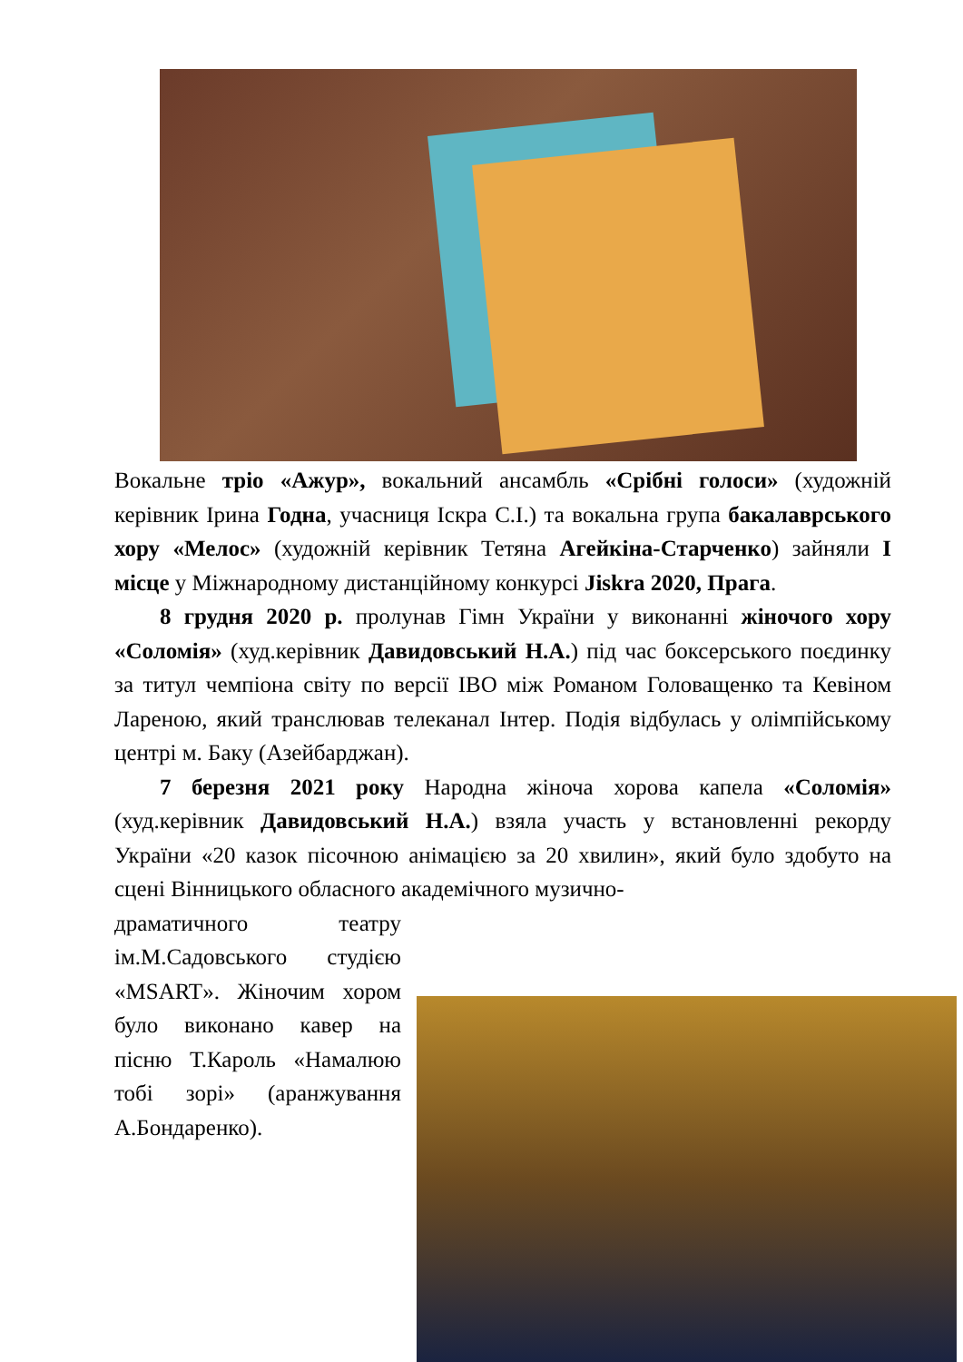Вокальне тріо «Ажур», вокальний ансамбль «Срібні голоси» (художній керівник Ірина Годна, учасниця Іскра С.І.) та вокальна група бакалаврського хору «Мелос» (художній керівник Тетяна Агейкіна-Старченко) зайняли І місце у Міжнародному дистанційному конкурсі Jiskra 2020, Прага.
8 грудня 2020 р. пролунав Гімн України у виконанні жіночого хору «Соломія» (худ.керівник Давидовський Н.А.) під час боксерського поєдинку за титул чемпіона світу по версії IBO між Романом Головащенко та Кевіном Лареною, який транслював телеканал Інтер. Подія відбулась у олімпійському центрі м. Баку (Азейбарджан).
7 березня 2021 року Народна жіноча хорова капела «Соломія» (худ.керівник Давидовський Н.А.) взяла участь у встановленні рекорду України «20 казок пісочною анімацією за 20 хвилин», який було здобуто на сцені Вінницького обласного академічного музично-
драматичного театру ім.М.Садовського студією «MSART». Жіночим хором було виконано кавер на пісню Т.Кароль «Намалюю тобі зорі» (аранжування А.Бондаренко).